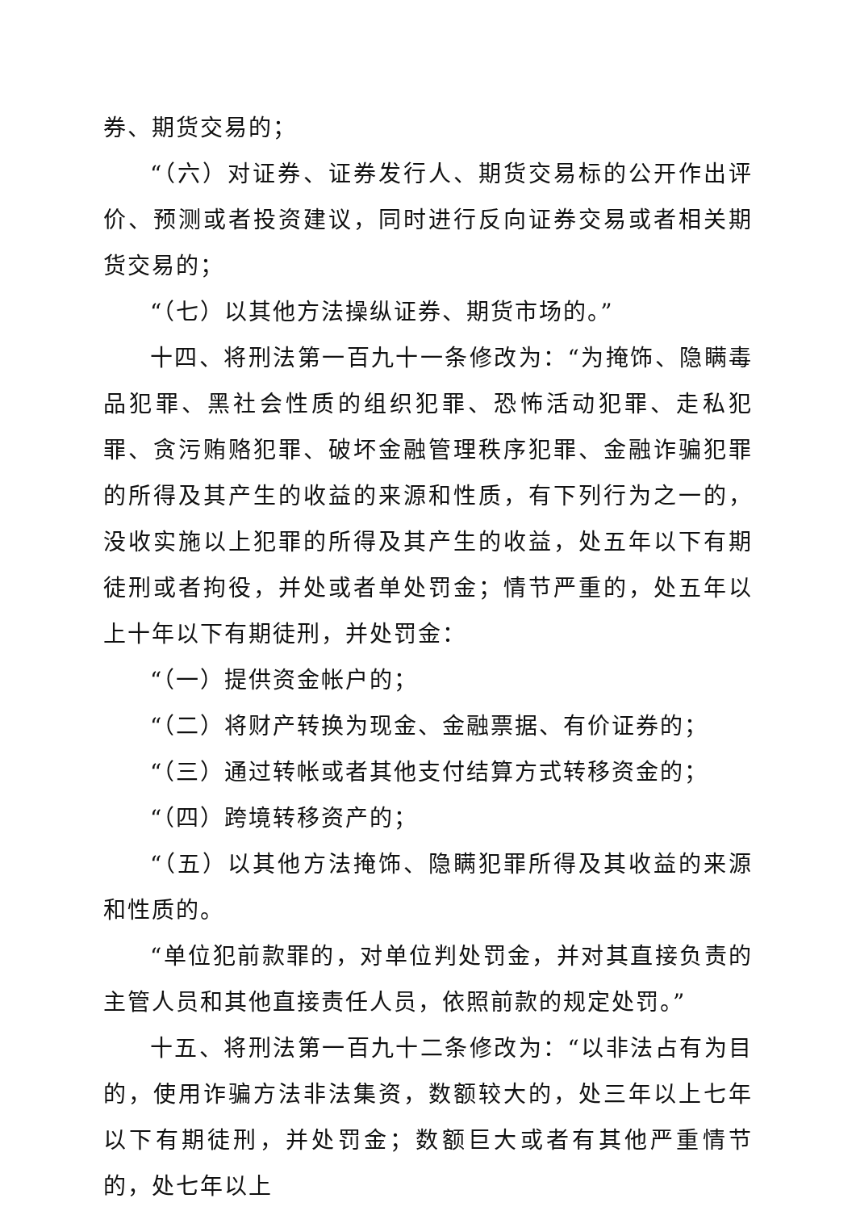券、期货交易的；
“（六）对证券、证券发行人、期货交易标的公开作出评价、预测或者投资建议，同时进行反向证券交易或者相关期货交易的；
“（七）以其他方法操纵证券、期货市场的。”
十四、将刑法第一百九十一条修改为：“为掩饰、隐瞒毒品犯罪、黑社会性质的组织犯罪、恐怖活动犯罪、走私犯罪、贪污贿赂犯罪、破坏金融管理秩序犯罪、金融诈骗犯罪的所得及其产生的收益的来源和性质，有下列行为之一的，没收实施以上犯罪的所得及其产生的收益，处五年以下有期徒刑或者拘役，并处或者单处罚金；情节严重的，处五年以上十年以下有期徒刑，并处罚金：
“（一）提供资金帐户的；
“（二）将财产转换为现金、金融票据、有价证券的；
“（三）通过转帐或者其他支付结算方式转移资金的；
“（四）跨境转移资产的；
“（五）以其他方法掩饰、隐瞒犯罪所得及其收益的来源和性质的。
“单位犯前款罪的，对单位判处罚金，并对其直接负责的主管人员和其他直接责任人员，依照前款的规定处罚。”
十五、将刑法第一百九十二条修改为：“以非法占有为目的，使用诈骗方法非法集资，数额较大的，处三年以上七年以下有期徒刑，并处罚金；数额巨大或者有其他严重情节的，处七年以上